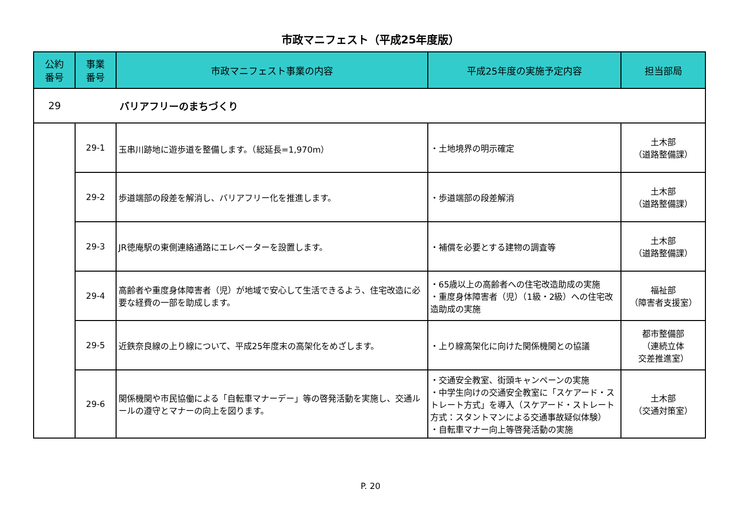市政マニフェスト（平成25年度版）
| 公約 番号 | 事業 番号 | 市政マニフェスト事業の内容 | 平成25年度の実施予定内容 | 担当部局 |
| --- | --- | --- | --- | --- |
| 29 | バリアフリーのまちづくり | | | |
| | 29-1 | 玉串川跡地に遊歩道を整備します。（総延長=1,970m） | ・土地境界の明示確定 | 土木部 （道路整備課） |
| | 29-2 | 歩道端部の段差を解消し、バリアフリー化を推進します。 | ・歩道端部の段差解消 | 土木部 （道路整備課） |
| | 29-3 | JR徳庵駅の東側連絡通路にエレベーターを設置します。 | ・補償を必要とする建物の調査等 | 土木部 （道路整備課） |
| | 29-4 | 高齢者や重度身体障害者（児）が地域で安心して生活できるよう、住宅改造に必要な経費の一部を助成します。 | ・65歳以上の高齢者への住宅改造助成の実施 ・重度身体障害者（児）（1級・2級）への住宅改造助成の実施 | 福祉部 （障害者支援室） |
| | 29-5 | 近鉄奈良線の上り線について、平成25年度末の高架化をめざします。 | ・上り線高架化に向けた関係機関との協議 | 都市整備部 （連続立体 交差推進室） |
| | 29-6 | 関係機関や市民協働による「自転車マナーデー」等の啓発活動を実施し、交通ルールの遵守とマナーの向上を図ります。 | ・交通安全教室、街頭キャンペーンの実施 ・中学生向けの交通安全教室に「スケアード・ストレート方式」を導入（スケアード・ストレート方式：スタントマンによる交通事故疑似体験） ・自転車マナー向上等啓発活動の実施 | 土木部 （交通対策室） |
P. 20